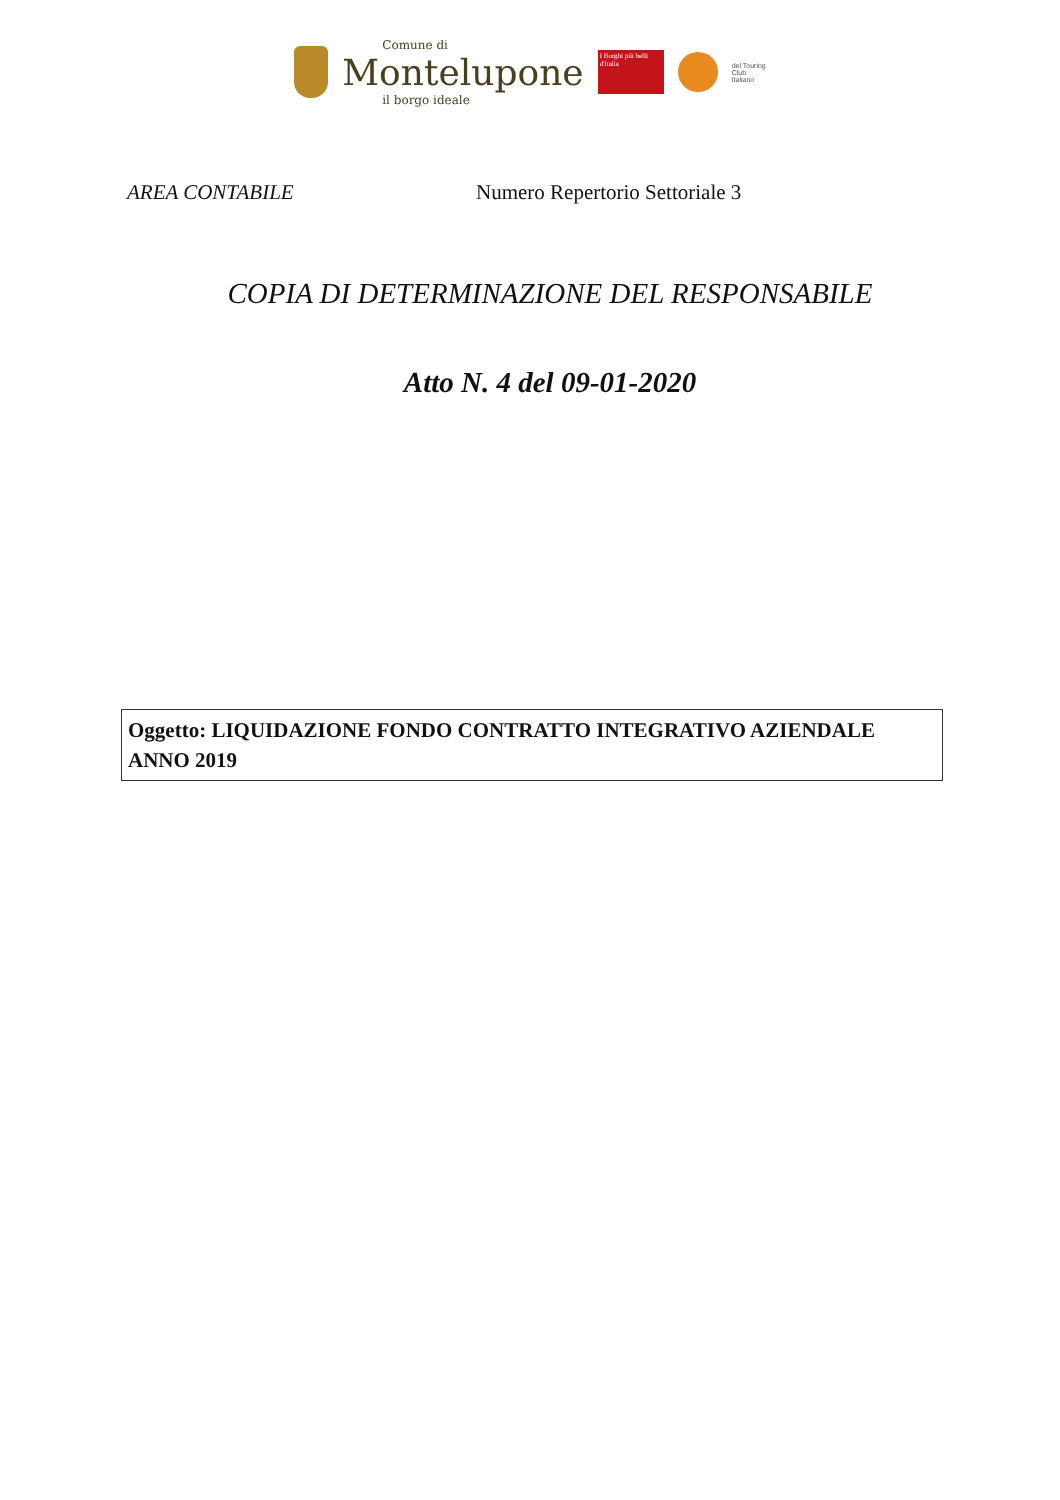Comune di
Montelupone
il borgo ideale
I Borghi più belli d'Italia
del Touring
Club
Italiano
AREA CONTABILE Numero Repertorio Settoriale 3
COPIA DI DETERMINAZIONE DEL RESPONSABILE
Atto N. 4 del 09-01-2020
Oggetto: LIQUIDAZIONE FONDO CONTRATTO INTEGRATIVO AZIENDALE ANNO 2019